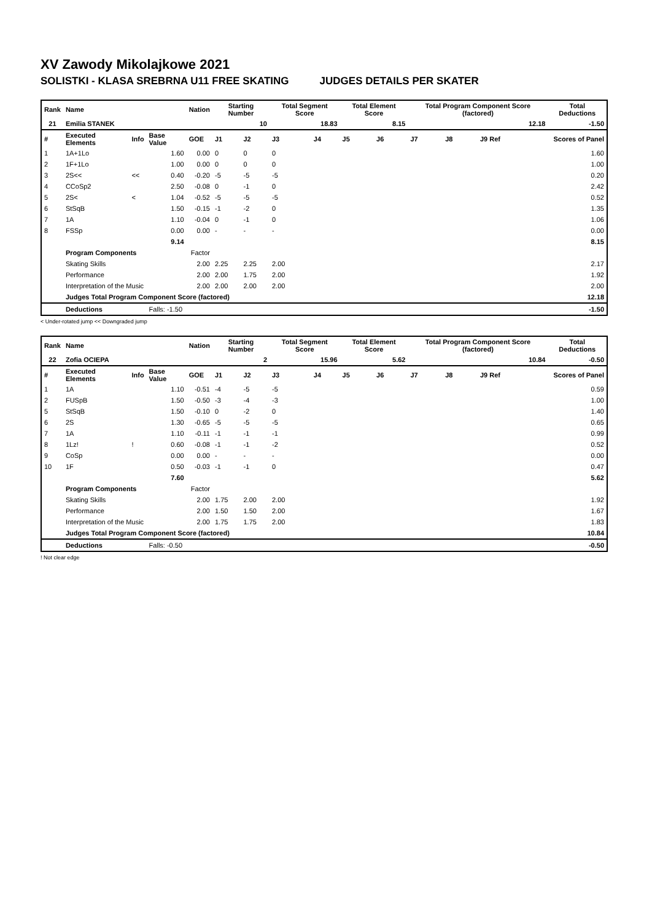XV Zawody Mikolajkowe 2021
SOLISTKI - KLASA SREBRNA U11 FREE SKATING JUDGES DETAILS PER SKATER
| Rank | Name | | | Nation | Starting Number | | Total Segment Score | | Total Element Score | | Total Program Component Score (factored) | | | Total Deductions |
| --- | --- | --- | --- | --- | --- | --- | --- | --- | --- | --- | --- | --- | --- | --- |
| 21 | Emilia STANEK | | | | 10 | | 18.83 | | 8.15 | | 12.18 | | | -1.50 |
| # | Executed Elements | Info | Base Value | GOE | J1 | J2 | J3 | J4 | J5 | J6 | J7 | J8 | J9 Ref | Scores of Panel |
| 1 | 1A+1Lo | | 1.60 | 0.00 | 0 | 0 | 0 | | | | | | | 1.60 |
| 2 | 1F+1Lo | | 1.00 | 0.00 | 0 | 0 | 0 | | | | | | | 1.00 |
| 3 | 2S<< | << | 0.40 | -0.20 | -5 | -5 | -5 | | | | | | | 0.20 |
| 4 | CCoSp2 | | 2.50 | -0.08 | 0 | -1 | 0 | | | | | | | 2.42 |
| 5 | 2S< | < | 1.04 | -0.52 | -5 | -5 | -5 | | | | | | | 0.52 |
| 6 | StSqB | | 1.50 | -0.15 | -1 | -2 | 0 | | | | | | | 1.35 |
| 7 | 1A | | 1.10 | -0.04 | 0 | -1 | 0 | | | | | | | 1.06 |
| 8 | FSSp | | 0.00 | 0.00 | - | - | - | | | | | | | 0.00 |
| | | | 9.14 | | | | | | | | | | | 8.15 |
| | Program Components | | | Factor | | | | | | | | | | |
| | Skating Skills | | | 2.00 | 2.25 | 2.25 | 2.00 | | | | | | | 2.17 |
| | Performance | | | 2.00 | 2.00 | 1.75 | 2.00 | | | | | | | 1.92 |
| | Interpretation of the Music | | | 2.00 | 2.00 | 2.00 | 2.00 | | | | | | | 2.00 |
| | Judges Total Program Component Score (factored) | | | | | | | | | | | | | 12.18 |
| | Deductions | | Falls: -1.50 | | | | | | | | | | | -1.50 |
< Under-rotated jump << Downgraded jump
| Rank | Name | | | Nation | Starting Number | | Total Segment Score | | Total Element Score | | Total Program Component Score (factored) | | | Total Deductions |
| --- | --- | --- | --- | --- | --- | --- | --- | --- | --- | --- | --- | --- | --- | --- |
| 22 | Zofia OCIEPA | | | | 2 | | 15.96 | | 5.62 | | 10.84 | | | -0.50 |
| # | Executed Elements | Info | Base Value | GOE | J1 | J2 | J3 | J4 | J5 | J6 | J7 | J8 | J9 Ref | Scores of Panel |
| 1 | 1A | | 1.10 | -0.51 | -4 | -5 | -5 | | | | | | | 0.59 |
| 2 | FUSpB | | 1.50 | -0.50 | -3 | -4 | -3 | | | | | | | 1.00 |
| 5 | StSqB | | 1.50 | -0.10 | 0 | -2 | 0 | | | | | | | 1.40 |
| 6 | 2S | | 1.30 | -0.65 | -5 | -5 | -5 | | | | | | | 0.65 |
| 7 | 1A | | 1.10 | -0.11 | -1 | -1 | -1 | | | | | | | 0.99 |
| 8 | 1Lz! | ! | 0.60 | -0.08 | -1 | -1 | -2 | | | | | | | 0.52 |
| 9 | CoSp | | 0.00 | 0.00 | - | - | - | | | | | | | 0.00 |
| 10 | 1F | | 0.50 | -0.03 | -1 | -1 | 0 | | | | | | | 0.47 |
| | | | 7.60 | | | | | | | | | | | 5.62 |
| | Program Components | | | Factor | | | | | | | | | | |
| | Skating Skills | | | 2.00 | 1.75 | 2.00 | 2.00 | | | | | | | 1.92 |
| | Performance | | | 2.00 | 1.50 | 1.50 | 2.00 | | | | | | | 1.67 |
| | Interpretation of the Music | | | 2.00 | 1.75 | 1.75 | 2.00 | | | | | | | 1.83 |
| | Judges Total Program Component Score (factored) | | | | | | | | | | | | | 10.84 |
| | Deductions | | Falls: -0.50 | | | | | | | | | | | -0.50 |
! Not clear edge